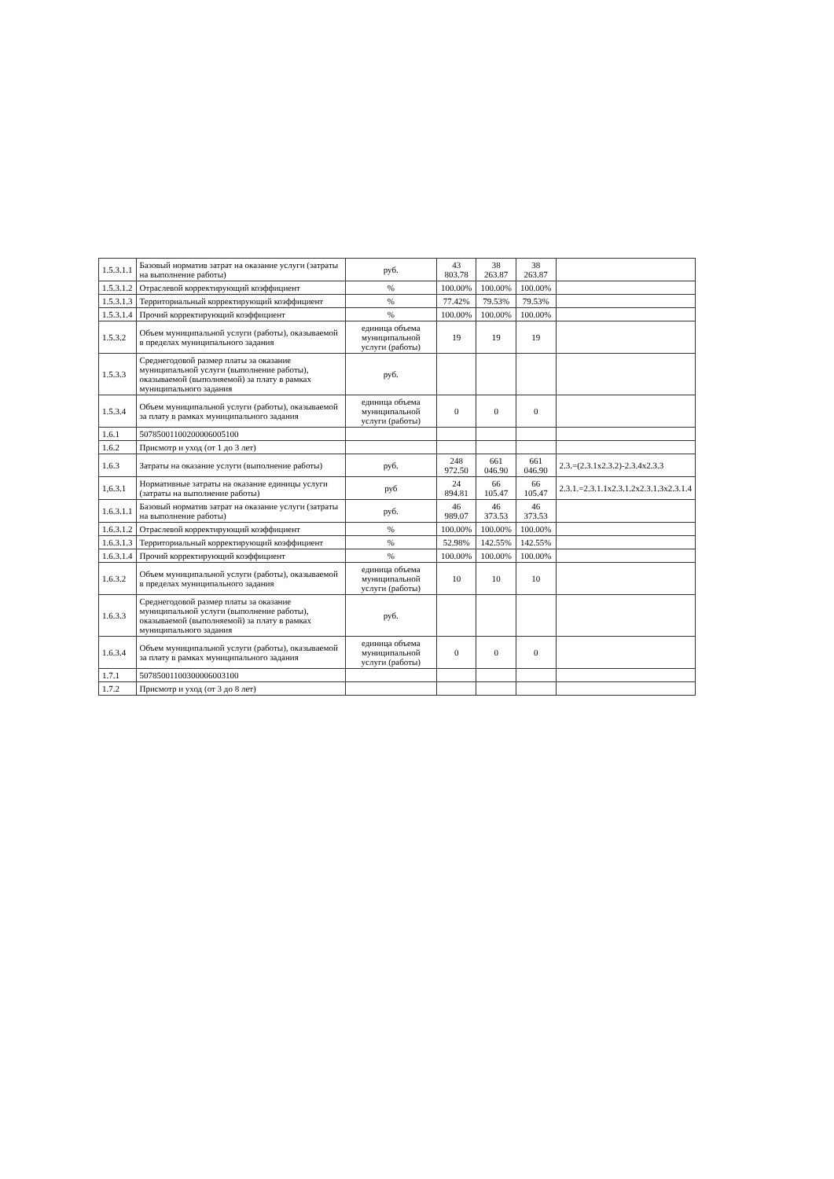| 1.5.3.1.1 | Базовый норматив затрат на оказание услуги (затраты на выполнение работы) | руб. | 43 803.78 | 38 263.87 | 38 263.87 | |
| 1.5.3.1.2 | Отраслевой корректирующий коэффициент | % | 100.00% | 100.00% | 100.00% | |
| 1.5.3.1.3 | Территориальный корректирующий коэффициент | % | 77.42% | 79.53% | 79.53% | |
| 1.5.3.1.4 | Прочий корректирующий коэффициент | % | 100.00% | 100.00% | 100.00% | |
| 1.5.3.2 | Объем муниципальной услуги (работы), оказываемой в пределах муниципального задания | единица объема муниципальной услуги (работы) | 19 | 19 | 19 | |
| 1.5.3.3 | Среднегодовой размер платы за оказание муниципальной услуги (выполнение работы), оказываемой (выполняемой) за плату в рамках муниципального задания | руб. | | | | |
| 1.5.3.4 | Объем муниципальной услуги (работы), оказываемой за плату в рамках муниципального задания | единица объема муниципальной услуги (работы) | 0 | 0 | 0 | |
| 1.6.1 | 50785001100200006005100 | | | | | |
| 1.6.2 | Присмотр и уход (от 1 до 3 лет) | | | | | |
| 1.6.3 | Затраты на оказание услуги (выполнение работы) | руб. | 248 972.50 | 661 046.90 | 661 046.90 | 2.3.=(2.3.1x2.3.2)-2.3.4x2.3.3 |
| 1,6.3.1 | Нормативные затраты на оказание единицы услуги (затраты на выполнение работы) | руб | 24 894.81 | 66 105.47 | 66 105.47 | 2.3.1.=2.3.1.1x2.3.1.2x2.3.1.3x2.3.1.4 |
| 1.6.3.1.1 | Базовый норматив затрат на оказание услуги (затраты на выполнение работы) | руб. | 46 989.07 | 46 373.53 | 46 373.53 | |
| 1.6.3.1.2 | Отраслевой корректирующий коэффициент | % | 100.00% | 100.00% | 100.00% | |
| 1.6.3.1.3 | Территориальный корректирующий коэффициент | % | 52.98% | 142.55% | 142.55% | |
| 1.6.3.1.4 | Прочий корректирующий коэффициент | % | 100.00% | 100.00% | 100.00% | |
| 1.6.3.2 | Объем муниципальной услуги (работы), оказываемой в пределах муниципального задания | единица объема муниципальной услуги (работы) | 10 | 10 | 10 | |
| 1.6.3.3 | Среднегодовой размер платы за оказание муниципальной услуги (выполнение работы), оказываемой (выполняемой) за плату в рамках муниципального задания | руб. | | | | |
| 1.6.3.4 | Объем муниципальной услуги (работы), оказываемой за плату в рамках муниципального задания | единица объема муниципальной услуги (работы) | 0 | 0 | 0 | |
| 1.7.1 | 50785001100300006003100 | | | | | |
| 1.7.2 | Присмотр и уход (от 3 до 8 лет) | | | | | |